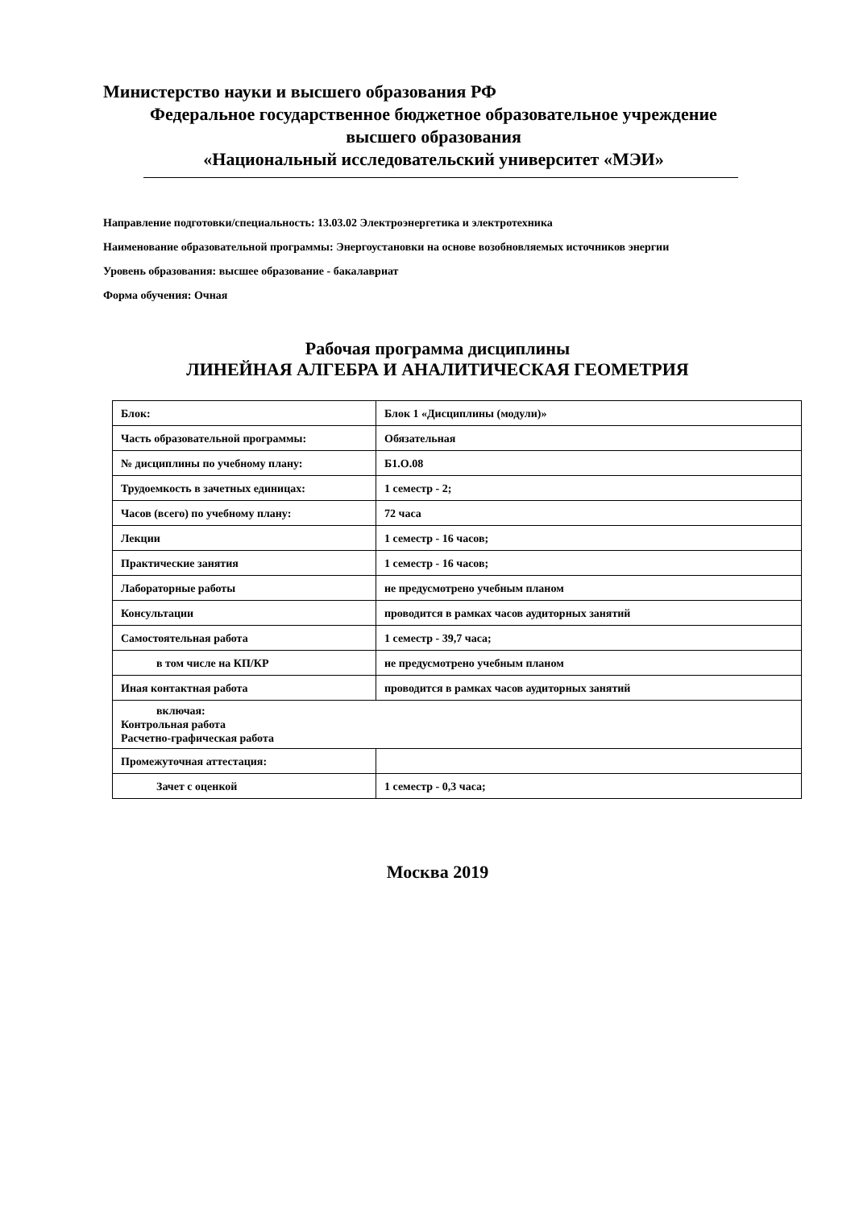Министерство науки и высшего образования РФ
Федеральное государственное бюджетное образовательное учреждение
высшего образования
«Национальный исследовательский университет «МЭИ»
Направление подготовки/специальность: 13.03.02 Электроэнергетика и электротехника
Наименование образовательной программы: Энергоустановки на основе возобновляемых источников энергии
Уровень образования: высшее образование - бакалавриат
Форма обучения: Очная
Рабочая программа дисциплины
ЛИНЕЙНАЯ АЛГЕБРА И АНАЛИТИЧЕСКАЯ ГЕОМЕТРИЯ
| Блок: | Блок 1 «Дисциплины (модули)» |
| Часть образовательной программы: | Обязательная |
| № дисциплины по учебному плану: | Б1.О.08 |
| Трудоемкость в зачетных единицах: | 1 семестр - 2; |
| Часов (всего) по учебному плану: | 72 часа |
| Лекции | 1 семестр - 16 часов; |
| Практические занятия | 1 семестр - 16 часов; |
| Лабораторные работы | не предусмотрено учебным планом |
| Консультации | проводится в рамках часов аудиторных занятий |
| Самостоятельная работа | 1 семестр - 39,7 часа; |
| в том числе на КП/КР | не предусмотрено учебным планом |
| Иная контактная работа | проводится в рамках часов аудиторных занятий |
| включая: Контрольная работа Расчетно-графическая работа | |
| Промежуточная аттестация: | |
| Зачет с оценкой | 1 семестр - 0,3 часа; |
Москва 2019